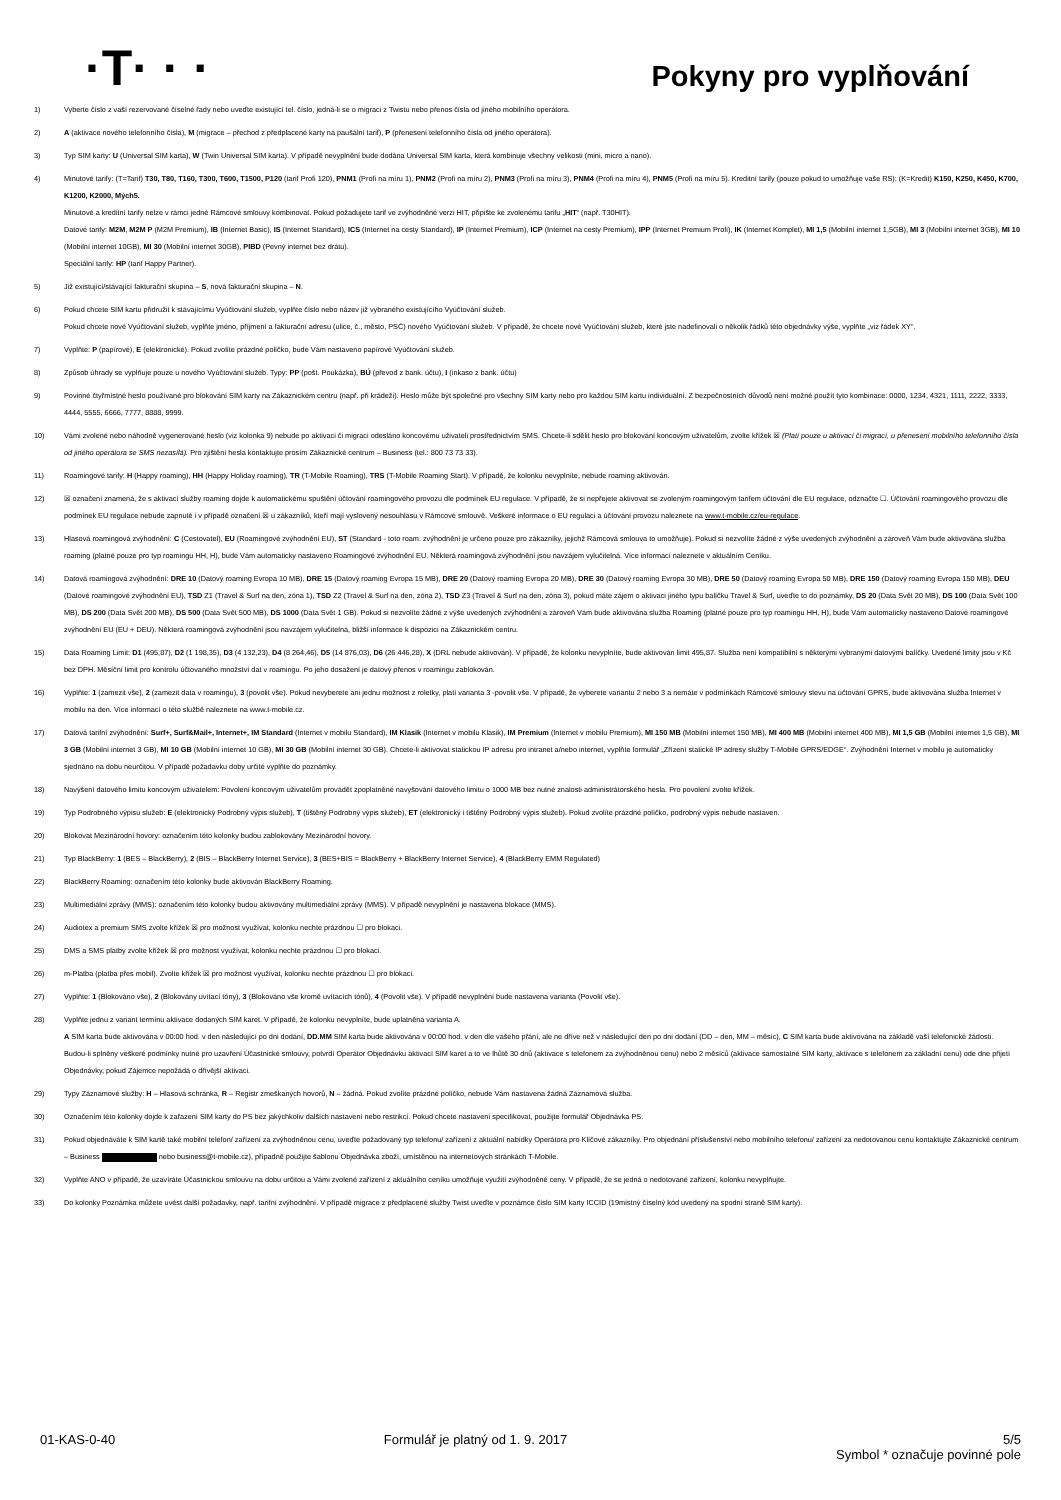·T· · ·
Pokyny pro vyplňování
1) Vyberte číslo z vaší rezervované číselné řady nebo uveďte existující tel. číslo, jedná-li se o migraci z Twistu nebo přenos čísla od jiného mobilního operátora.
2) A (aktivace nového telefonního čísla), M (migrace – přechod z předplacené karty na paušální tarif), P (přenesení telefonního čísla od jiného operátora).
3) Typ SIM karty: U (Universal SIM karta), W (Twin Universal SIM karta). V případě nevyplnění bude dodána Universal SIM karta, která kombinuje všechny velikosti (mini, micro a nano).
4) Minutové tarify: (T=Tarif) T30, T80, T160, T300, T600, T1500, P120 (tarif Profi 120), PNM1 (Profi na míru 1), PNM2 (Profi na míru 2), PNM3 (Profi na míru 3), PNM4 (Profi na míru 4), PNM5 (Profi na míru 5). Kreditní tarify (pouze pokud to umožňuje vaše RS): (K=Kredit) K150, K250, K450, K700, K1200, K2000, Mých5.
Minutové a kreditní tarify nelze v rámci jedné Rámcové smlouvy kombinovat. Pokud požadujete tarif ve zvýhodněné verzi HIT, připište ke zvolenému tarifu „HIT“ (např. T30HIT).
Datové tarify: M2M, M2M P (M2M Premium), IB (Internet Basic), IS (Internet Standard), ICS (Internet na cesty Standard), IP (Internet Premium), ICP (Internet na cesty Premium), IPP (Internet Premium Profi), IK (Internet Komplet), MI 1,5 (Mobilní internet 1,5GB), MI 3 (Mobilní internet 3GB), MI 10 (Mobilní internet 10GB), MI 30 (Mobilní internet 30GB), PIBD (Pevný internet bez drátu).
Speciální tarify: HP (tarif Happy Partner).
5) Již existující/stávající fakturační skupina – S, nová fakturační skupina – N.
6) Pokud chcete SIM kartu přidružit k stávajícímu Vyúčtování služeb, vyplňte číslo nebo název již vybraného existujícího Vyúčtování služeb.
Pokud chcete nové Vyúčtování služeb, vyplňte jméno, příjmení a fakturační adresu (ulice, č., město, PSČ) nového Vyúčtování služeb. V případě, že chcete nové Vyúčtování služeb, které jste nadefinovali o několik řádků této objednávky výše, vyplňte „viz řádek XY“.
7) Vyplňte: P (papírové), E (elektronické). Pokud zvolíte prázdné políčko, bude Vám nastaveno papírové Vyúčtování služeb.
8) Způsob úhrady se vyplňuje pouze u nového Vyúčtování služeb. Typy: PP (pošt. Poukázka), BÚ (převod z bank. účtu), I (inkaso z bank. účtu)
9) Povinné čtyřmístné heslo používané pro blokování SIM karty na Zákaznickém centru (např. při krádeži). Heslo může být společné pro všechny SIM karty nebo pro každou SIM kartu individuální. Z bezpečnostních důvodů není možné použít tyto kombinace: 0000, 1234, 4321, 1111, 2222, 3333, 4444, 5555, 6666, 7777, 8888, 9999.
10) Vámi zvolené nebo náhodně vygenerované heslo (viz kolonka 9) nebude po aktivaci či migraci odesláno koncovému uživateli prostřednictvím SMS. Chcete-li sdělit heslo pro blokování koncovým uživatelům, zvolte křížek ☒ (Platí pouze u aktivací či migrací, u přenesení mobilního telefonního čísla od jiného operátora se SMS nezasílá). Pro zjištění hesla kontaktujte prosím Zákaznické centrum – Business (tel.: 800 73 73 33).
11) Roamingové tarify: H (Happy roaming), HH (Happy Holiday roaming), TR (T-Mobile Roaming), TRS (T-Mobile Roaming Start). V případě, že kolonku nevyplníte, nebude roaming aktivován.
12) ☒ označení znamená, že s aktivací služby roaming dojde k automatickému spuštění účtování roamingového provozu dle podmínek EU regulace. V případě, že si nepřejete aktivovat se zvoleným roamingovým tarifem účtování dle EU regulace, odznačte ☐. Účtování roamingového provozu dle podmínek EU regulace nebude zapnuté i v případě označení ☒ u zákazníků, kteří mají vyslovený nesouhlasu v Rámcové smlouvě. Veškeré informace o EU regulaci a účtování provozu naleznete na www.t-mobile.cz/eu-regulace.
13) Hlasová roamingová zvýhodnění: C (Cestovatel), EU (Roamingové zvýhodnění EU), ST (Standard - toto roam. zvýhodnění je určeno pouze pro zákazníky, jejichž Rámcová smlouva to umožňuje). Pokud si nezvolíte žádné z výše uvedených zvýhodnění a zároveň Vám bude aktivována služba roaming (platné pouze pro typ roamingu HH, H), bude Vám automaticky nastaveno Roamingové zvýhodnění EU. Některá roamingová zvýhodnění jsou navzájem vylučitelná. Více informací naleznete v aktuálním Ceníku.
14) Datová roamingová zvýhodnění: DRE 10 (Datový roaming Evropa 10 MB), DRE 15 (Datový roaming Evropa 15 MB), DRE 20 (Datový roaming Evropa 20 MB), DRE 30 (Datový roaming Evropa 30 MB), DRE 50 (Datový roaming Evropa 50 MB), DRE 150 (Datový roaming Evropa 150 MB), DEU (Datové roamingové zvýhodnění EU), TSD Z1 (Travel & Surf na den, zóna 1), TSD Z2 (Travel & Surf na den, zóna 2), TSD Z3 (Travel & Surf na den, zóna 3), pokud máte zájem o aktivaci jiného typu balíčku Travel & Surf, uveďte to do poznámky, DS 20 (Data Svět 20 MB), DS 100 (Data Svět 100 MB), DS 200 (Data Svět 200 MB), DS 500 (Data Svět 500 MB), DS 1000 (Data Svět 1 GB). Pokud si nezvolíte žádné z výše uvedených zvýhodnění a zároveň Vám bude aktivována služba Roaming (platné pouze pro typ roamingu HH, H), bude Vám automaticky nastaveno Datové roamingové zvýhodnění EU (EU + DEU). Některá roamingová zvýhodnění jsou navzájem vylučitelná, bližší informace k dispozici na Zákaznickém centru.
15) Data Roaming Limit: D1 (495,87), D2 (1 198,35), D3 (4 132,23), D4 (8 264,46), D5 (14 876,03), D6 (26 446,28), X (DRL nebude aktivován). V případě, že kolonku nevyplníte, bude aktivován limit 495,87. Služba není kompatibilní s některými vybranými datovými balíčky. Uvedené limity jsou v Kč bez DPH. Měsíční limit pro kontrolu účtovaného množství dat v roamingu. Po jeho dosažení je datový přenos v roamingu zablokován.
16) Vyplňte: 1 (zamezit vše), 2 (zamezit data v roamingu), 3 (povolit vše). Pokud nevyberete ani jednu možnost z roletky, platí varianta 3 -povolit vše. V případě, že vyberete variantu 2 nebo 3 a nemáte v podmínkách Rámcové smlouvy slevu na účtování GPRS, bude aktivována služba Internet v mobilu na den. Více informací o této službě naleznete na www.t-mobile.cz.
17) Datová tarifní zvýhodnění: Surf+, Surf&Mail+, Internet+, IM Standard (Internet v mobilu Standard), IM Klasik (Internet v mobilu Klasik), IM Premium (Internet v mobilu Premium), MI 150 MB (Mobilní internet 150 MB), MI 400 MB (Mobilní internet 400 MB), MI 1,5 GB (Mobilní internet 1,5 GB), MI 3 GB (Mobilní internet 3 GB), MI 10 GB (Mobilní internet 10 GB), MI 30 GB (Mobilní internet 30 GB). Chcete-li aktivovat statickou IP adresu pro intranet a/nebo internet, vyplňte formulář „Zřízení statické IP adresy služby T-Mobile GPRS/EDGE“. Zvýhodnění Internet v mobilu je automaticky sjednáno na dobu neurčitou. V případě požadavku doby určité vyplňte do poznámky.
18) Navýšení datového limitu koncovým uživatelem: Povolení koncovým uživatelům provádět zpoplatněné navyšování datového limitu o 1000 MB bez nutné znalosti administrátorského hesla. Pro povolení zvolte křížek.
19) Typ Podrobného výpisu služeb: E (elektronický Podrobný výpis služeb), T (tištěný Podrobný výpis služeb), ET (elektronický i tištěný Podrobný výpis služeb). Pokud zvolíte prázdné políčko, podrobný výpis nebude nastaven.
20) Blokovat Mezinárodní hovory: označením této kolonky budou zablokovány Mezinárodní hovory.
21) Typ BlackBerry: 1 (BES – BlackBerry), 2 (BIS – BlackBerry Internet Service), 3 (BES+BIS = BlackBerry + BlackBerry Internet Service), 4 (BlackBerry EMM Regulated)
22) BlackBerry Roaming: označením této kolonky bude aktivován BlackBerry Roaming.
23) Multimediální zprávy (MMS): označením této kolonky budou aktivovány multimediální zprávy (MMS). V případě nevyplnění je nastavena blokace (MMS).
24) Audiotex a premium SMS zvolte křížek ☒ pro možnost využívat, kolonku nechte prázdnou ☐ pro blokaci.
25) DMS a SMS platby zvolte křížek ☒ pro možnost využívat, kolonku nechte prázdnou ☐ pro blokaci.
26) m-Platba (platba přes mobil). Zvolte křížek ☒ pro možnost využívat, kolonku nechte prázdnou ☐ pro blokaci.
27) Vyplňte: 1 (Blokováno vše), 2 (Blokovány uvítací tóny), 3 (Blokováno vše kromě uvítacích tónů), 4 (Povolit vše). V případě nevyplnění bude nastavena varianta (Povolit vše).
28) Vyplňte jednu z variant termínu aktivace dodaných SIM karet. V případě, že kolonku nevyplníte, bude uplatněna varianta A.
A SIM karta bude aktivována v 00:00 hod. v den následující po dni dodání, DD.MM SIM karta bude aktivována v 00:00 hod. v den dle vašeho přání, ale ne dříve než v následující den po dni dodání (DD – den, MM – měsíc), C SIM karta bude aktivována na základě vaší telefonické žádosti.
Budou-li splněny veškeré podmínky nutné pro uzavření Účastnické smlouvy, potvrdí Operátor Objednávku aktivací SIM karet a to ve lhůtě 30 dnů (aktivace s telefonem za zvýhodněnou cenu) nebo 2 měsíců (aktivace samostatné SIM karty, aktivace s telefonem za základní cenu) ode dne přijetí Objednávky, pokud Zájemce nepožádá o dřívější aktivaci.
29) Typy Záznamové služby: H – Hlasová schránka, R – Registr zmeškaných hovorů, N – žádná. Pokud zvolíte prázdné políčko, nebude Vám nastavena žádná Záznamová služba.
30) Označením této kolonky dojde k zařazení SIM karty do PS bez jakýchkoliv dalších nastavení nebo restrikcí. Pokud chcete nastavení specifikovat, použijte formulář Objednávka PS.
31) Pokud objednáváte k SIM kartě také mobilní telefon/ zařízení za zvýhodněnou cenu, uveďte požadovaný typ telefonu/ zařízení z aktuální nabídky Operátora pro Klíčové zákazníky. Pro objednání příslušenství nebo mobilního telefonu/ zařízení za nedotovanou cenu kontaktujte Zákaznické centrum – Business nebo business@t-mobile.cz), případně použijte šablonu Objednávka zboží, umístěnou na internetových stránkách T-Mobile.
32) Vyplňte ANO v případě, že uzavíráte Účastnickou smlouvu na dobu určitou a Vámi zvolené zařízení z aktuálního ceníku umožňuje využití zvýhodněné ceny. V případě, že se jedná o nedotované zařízení, kolonku nevyplňujte.
33) Do kolonky Poznámka můžete uvést další požadavky, např. tarifní zvýhodnění. V případě migrace z předplacené služby Twist uveďte v poznámce číslo SIM karty ICCID (19místný číselný kód uvedený na spodní straně SIM karty).
01-KAS-0-40 Formulář je platný od 1. 9. 2017 5/5
Symbol * označuje povinné pole